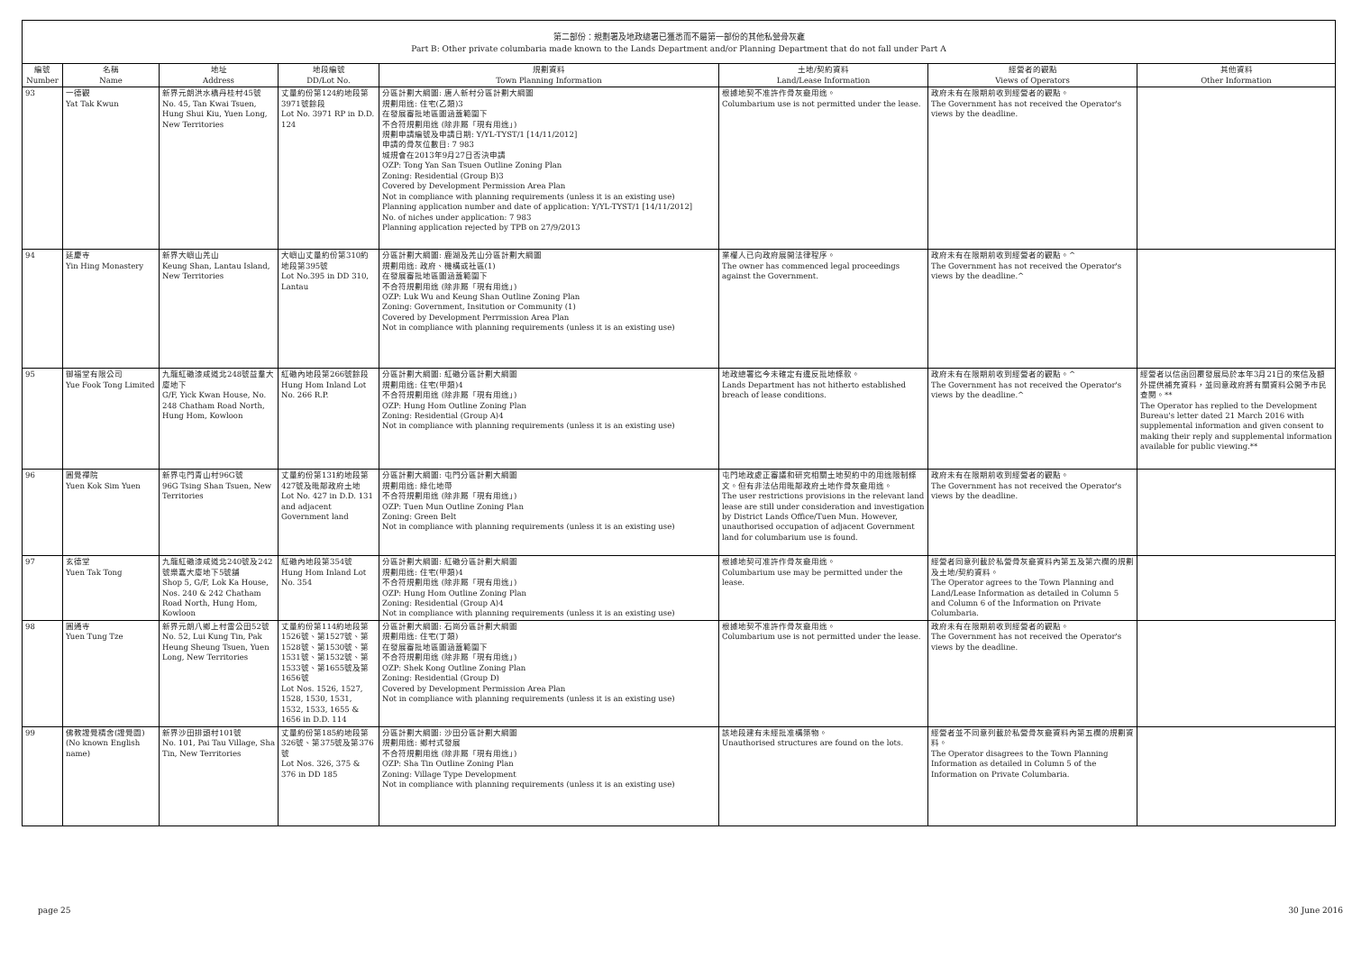第二部份：規劃署及地政總署已獲悉而不屬第一部份的其他私營骨灰龕
Part B: Other private columbaria made known to the Lands Department and/or Planning Department that do not fall under Part A
| 編號 Number | 名稱 Name | 地址 Address | 地段編號 DD/Lot No. | 規劃資料 Town Planning Information | 土地/契約資料 Land/Lease Information | 經營者的觀點 Views of Operators | 其他資料 Other Information |
| --- | --- | --- | --- | --- | --- | --- | --- |
| 93 | 一德觀 Yat Tak Kwun | 新界元朗洪水橋丹桂村45號 No. 45, Tan Kwai Tsuen, Hung Shui Kiu, Yuen Long, New Territories | 丈量約份第124約地段第3971號餘段 Lot No. 3971 RP in D.D. 124 | 分區計劃大綱圖: 唐人新村分區計劃大綱圖 規劃用途: 住宅(乙類)3 在發展審批地區圖涵蓋範圍下 不合符規劃用途 (除非屬「現有用途」) 規劃申請編號及申請日期: Y/YL-TYST/1 [14/11/2012] 申請的骨灰位數目: 7 983 城規會在2013年9月27日否決申請 OZP: Tong Yan San Tsuen Outline Zoning Plan Zoning: Residential (Group B)3 Covered by Development Permission Area Plan Not in compliance with planning requirements (unless it is an existing use) Planning application number and date of application: Y/YL-TYST/1 [14/11/2012] No. of niches under application: 7 983 Planning application rejected by TPB on 27/9/2013 | 根據地契不准許作骨灰龕用途。 Columbarium use is not permitted under the lease. | 政府未有在限期前收到經營者的觀點。 The Government has not received the Operator's views by the deadline. | |
| 94 | 延慶寺 Yin Hing Monastery | 新界大嶼山羌山 Keung Shan, Lantau Island, New Territories | 大嶼山丈量約份第310約地段第395號 Lot No.395 in DD 310, Lantau | 分區計劃大綱圖: 鹿湖及羌山分區計劃大綱圖 規劃用途: 政府、機構或社區(1) 在發展審批地區圖涵蓋範圍下 不合符規劃用途 (除非屬「現有用途」) OZP: Luk Wu and Keung Shan Outline Zoning Plan Zoning: Government, Insitution or Community (1) Covered by Development Perrmission Area Plan Not in compliance with planning requirements (unless it is an existing use) | 業權人已向政府展開法律程序。 The owner has commenced legal proceedings against the Government. | 政府未有在限期前收到經營者的觀點。^ The Government has not received the Operator's views by the deadline.^ | |
| 95 | 御福堂有限公司 Yue Fook Tong Limited | 九龍紅磡漆咸道北248號益羣大廈地下 G/F, Yick Kwan House, No. 248 Chatham Road North, Hung Hom, Kowloon | 紅磡內地段第266號餘段 Hung Hom Inland Lot No. 266 R.P. | 分區計劃大綱圖: 紅磡分區計劃大綱圖 規劃用途: 住宅(甲類)4 不合符規劃用途 (除非屬「現有用途」) OZP: Hung Hom Outline Zoning Plan Zoning: Residential (Group A)4 Not in compliance with planning requirements (unless it is an existing use) | 地政總署迄今未確定有違反批地條款。 Lands Department has not hitherto established breach of lease conditions. | 政府未有在限期前收到經營者的觀點。^ The Government has not received the Operator's views by the deadline.^ | 經營者以信函回覆發展局於本年3月21日的來信及額外提供補充資料，並同意政府將有關資料公開予市民查閱。** The Operator has replied to the Development Bureau's letter dated 21 March 2016 with supplemental information and given consent to making their reply and supplemental information available for public viewing.** |
| 96 | 圓覺禪院 Yuen Kok Sim Yuen | 新界屯門青山村96G號 96G Tsing Shan Tsuen, New Territories | 丈量約份第131約地段第427號及毗鄰政府土地 Lot No. 427 in D.D. 131 and adjacent Government land | 分區計劃大綱圖: 屯門分區計劃大綱圖 規劃用途: 綠化地帶 不合符規劃用途 (除非屬「現有用途」) OZP: Tuen Mun Outline Zoning Plan Zoning: Green Belt Not in compliance with planning requirements (unless it is an existing use) | 屯門地政處正審議和研究相關土地契約中的用途限制條文。但有非法佔用毗鄰政府土地作骨灰龕用途。 The user restrictions provisions in the relevant land lease are still under consideration and investigation by District Lands Office/Tuen Mun. However, unauthorised occupation of adjacent Government land for columbarium use is found. | 政府未有在限期前收到經營者的觀點。 The Government has not received the Operator's views by the deadline. | |
| 97 | 玄德堂 Yuen Tak Tong | 九龍紅磡漆咸道北240號及242號樂嘉大廈地下5號舖 Shop 5, G/F, Lok Ka House, Nos. 240 & 242 Chatham Road North, Hung Hom, Kowloon | 紅磡內地段第354號 Hung Hom Inland Lot No. 354 | 分區計劃大綱圖: 紅磡分區計劃大綱圖 規劃用途: 住宅(甲類)4 不合符規劃用途 (除非屬「現有用途」) OZP: Hung Hom Outline Zoning Plan Zoning: Residential (Group A)4 Not in compliance with planning requirements (unless it is an existing use) | 根據地契可准許作骨灰龕用途。 Columbarium use may be permitted under the lease. | 經營者同意列載於私營骨灰龕資料內第五及第六欄的規劃及土地/契約資料。 The Operator agrees to the Town Planning and Land/Lease Information as detailed in Column 5 and Column 6 of the Information on Private Columbaria. | |
| 98 | 圓通寺 Yuen Tung Tze | 新界元朗八鄉上村雷公田52號 No. 52, Lui Kung Tin, Pak Heung Sheung Tsuen, Yuen Long, New Territories | 丈量約份第114約地段第1526號、第1527號、第1528號、第1530號、第1531號、第1532號、第1533號、第1655號及第1656號 Lot Nos. 1526, 1527, 1528, 1530, 1531, 1532, 1533, 1655 & 1656 in D.D. 114 | 分區計劃大綱圖: 石崗分區計劃大綱圖 規劃用途: 住宅(丁類) 在發展審批地區圖涵蓋範圍下 不合符規劃用途 (除非屬「現有用途」) OZP: Shek Kong Outline Zoning Plan Zoning: Residential (Group D) Covered by Development Permission Area Plan Not in compliance with planning requirements (unless it is an existing use) | 根據地契不准許作骨灰龕用途。 Columbarium use is not permitted under the lease. | 政府未有在限期前收到經營者的觀點。 The Government has not received the Operator's views by the deadline. | |
| 99 | 佛教證覺精舍(證覺園) (No known English name) | 新界沙田排頭村101號 No. 101, Pai Tau Village, Sha Tin, New Territories | 丈量約份第185約地段第326號、第375號及第376號 Lot Nos. 326, 375 & 376 in DD 185 | 分區計劃大綱圖: 沙田分區計劃大綱圖 規劃用途: 鄉村式發展 不合符規劃用途 (除非屬「現有用途」) OZP: Sha Tin Outline Zoning Plan Zoning: Village Type Development Not in compliance with planning requirements (unless it is an existing use) | 該地段建有未經批准構築物。 Unauthorised structures are found on the lots. | 經營者並不同意列載於私營骨灰龕資料內第五欄的規劃資料。 The Operator disagrees to the Town Planning Information as detailed in Column 5 of the Information on Private Columbaria. | |
page 25 30 June 2016